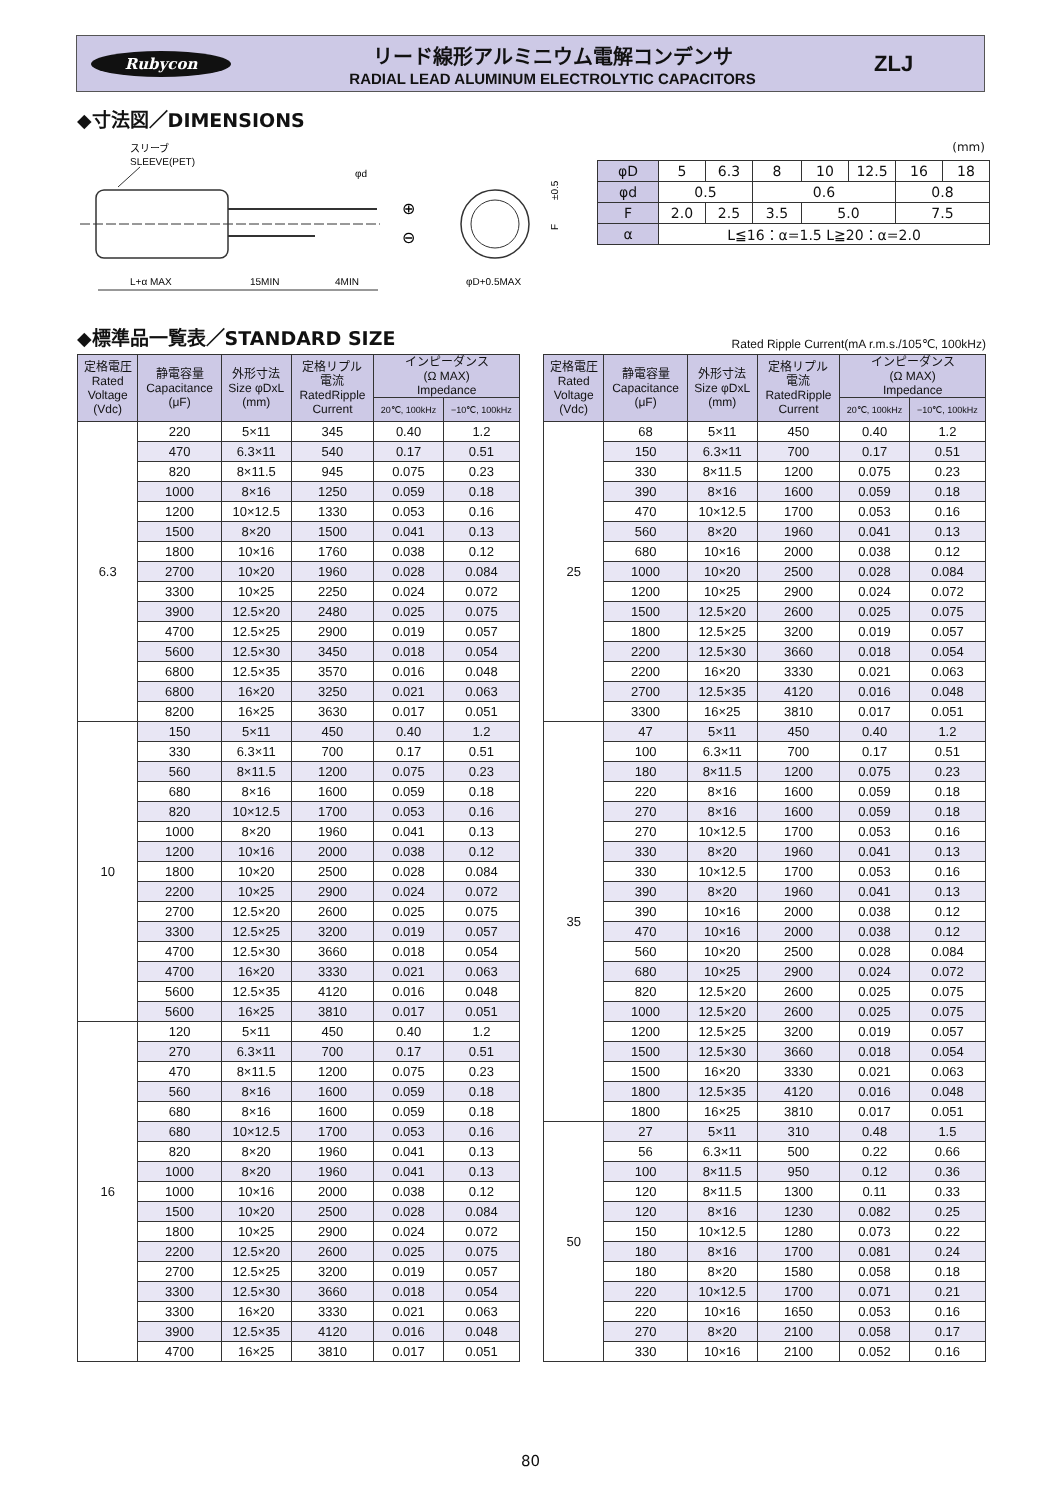Rubycon
リード線形アルミニウム電解コンデンサ
RADIAL LEAD ALUMINUM ELECTROLYTIC CAPACITORS
ZLJ
◆寸法図／DIMENSIONS
スリーブ
SLEEVE(PET)
φd
⊕
⊖
L+α MAX
15MIN
4MIN
φD+0.5MAX
±0.5
F
(mm)
| φD | 5 | 6.3 | 8 | | 10 | 12.5 | 16 | 18 |
| φd | 0.5 | | 0.6 | | | | 0.8 | |
| F | 2.0 | 2.5 | 3.5 | 5.0 | | | 7.5 | |
| α | L≦16：α=1.5 L≧20：α=2.0 | | | | | | | |
◆標準品一覧表／STANDARD SIZE
Rated Ripple Current(mA r.m.s./105℃, 100kHz)
| 定格電圧 Rated Voltage (Vdc) | 静電容量 Capacitance (μF) | 外形寸法 Size φDxL (mm) | 定格リプル 電流 RatedRipple Current | インピーダンス (Ω MAX) Impedance | |
| --- | --- | --- | --- | --- | --- |
| | | | | 20℃, 100kHz | −10℃, 100kHz |
| 6.3 | 220 | 5×11 | 345 | 0.40 | 1.2 |
| | 470 | 6.3×11 | 540 | 0.17 | 0.51 |
| | 820 | 8×11.5 | 945 | 0.075 | 0.23 |
| | 1000 | 8×16 | 1250 | 0.059 | 0.18 |
| | 1200 | 10×12.5 | 1330 | 0.053 | 0.16 |
| | 1500 | 8×20 | 1500 | 0.041 | 0.13 |
| | 1800 | 10×16 | 1760 | 0.038 | 0.12 |
| | 2700 | 10×20 | 1960 | 0.028 | 0.084 |
| | 3300 | 10×25 | 2250 | 0.024 | 0.072 |
| | 3900 | 12.5×20 | 2480 | 0.025 | 0.075 |
| | 4700 | 12.5×25 | 2900 | 0.019 | 0.057 |
| | 5600 | 12.5×30 | 3450 | 0.018 | 0.054 |
| | 6800 | 12.5×35 | 3570 | 0.016 | 0.048 |
| | 6800 | 16×20 | 3250 | 0.021 | 0.063 |
| | 8200 | 16×25 | 3630 | 0.017 | 0.051 |
| 10 | 150 | 5×11 | 450 | 0.40 | 1.2 |
| | 330 | 6.3×11 | 700 | 0.17 | 0.51 |
| | 560 | 8×11.5 | 1200 | 0.075 | 0.23 |
| | 680 | 8×16 | 1600 | 0.059 | 0.18 |
| | 820 | 10×12.5 | 1700 | 0.053 | 0.16 |
| | 1000 | 8×20 | 1960 | 0.041 | 0.13 |
| | 1200 | 10×16 | 2000 | 0.038 | 0.12 |
| | 1800 | 10×20 | 2500 | 0.028 | 0.084 |
| | 2200 | 10×25 | 2900 | 0.024 | 0.072 |
| | 2700 | 12.5×20 | 2600 | 0.025 | 0.075 |
| | 3300 | 12.5×25 | 3200 | 0.019 | 0.057 |
| | 4700 | 12.5×30 | 3660 | 0.018 | 0.054 |
| | 4700 | 16×20 | 3330 | 0.021 | 0.063 |
| | 5600 | 12.5×35 | 4120 | 0.016 | 0.048 |
| | 5600 | 16×25 | 3810 | 0.017 | 0.051 |
| 16 | 120 | 5×11 | 450 | 0.40 | 1.2 |
| | 270 | 6.3×11 | 700 | 0.17 | 0.51 |
| | 470 | 8×11.5 | 1200 | 0.075 | 0.23 |
| | 560 | 8×16 | 1600 | 0.059 | 0.18 |
| | 680 | 8×16 | 1600 | 0.059 | 0.18 |
| | 680 | 10×12.5 | 1700 | 0.053 | 0.16 |
| | 820 | 8×20 | 1960 | 0.041 | 0.13 |
| | 1000 | 8×20 | 1960 | 0.041 | 0.13 |
| | 1000 | 10×16 | 2000 | 0.038 | 0.12 |
| | 1500 | 10×20 | 2500 | 0.028 | 0.084 |
| | 1800 | 10×25 | 2900 | 0.024 | 0.072 |
| | 2200 | 12.5×20 | 2600 | 0.025 | 0.075 |
| | 2700 | 12.5×25 | 3200 | 0.019 | 0.057 |
| | 3300 | 12.5×30 | 3660 | 0.018 | 0.054 |
| | 3300 | 16×20 | 3330 | 0.021 | 0.063 |
| | 3900 | 12.5×35 | 4120 | 0.016 | 0.048 |
| | 4700 | 16×25 | 3810 | 0.017 | 0.051 |
| 定格電圧 Rated Voltage (Vdc) | 静電容量 Capacitance (μF) | 外形寸法 Size φDxL (mm) | 定格リプル 電流 RatedRipple Current | インピーダンス (Ω MAX) Impedance | |
| --- | --- | --- | --- | --- | --- |
| | | | | 20℃, 100kHz | −10℃, 100kHz |
| 25 | 68 | 5×11 | 450 | 0.40 | 1.2 |
| | 150 | 6.3×11 | 700 | 0.17 | 0.51 |
| | 330 | 8×11.5 | 1200 | 0.075 | 0.23 |
| | 390 | 8×16 | 1600 | 0.059 | 0.18 |
| | 470 | 10×12.5 | 1700 | 0.053 | 0.16 |
| | 560 | 8×20 | 1960 | 0.041 | 0.13 |
| | 680 | 10×16 | 2000 | 0.038 | 0.12 |
| | 1000 | 10×20 | 2500 | 0.028 | 0.084 |
| | 1200 | 10×25 | 2900 | 0.024 | 0.072 |
| | 1500 | 12.5×20 | 2600 | 0.025 | 0.075 |
| | 1800 | 12.5×25 | 3200 | 0.019 | 0.057 |
| | 2200 | 12.5×30 | 3660 | 0.018 | 0.054 |
| | 2200 | 16×20 | 3330 | 0.021 | 0.063 |
| | 2700 | 12.5×35 | 4120 | 0.016 | 0.048 |
| | 3300 | 16×25 | 3810 | 0.017 | 0.051 |
| 35 | 47 | 5×11 | 450 | 0.40 | 1.2 |
| | 100 | 6.3×11 | 700 | 0.17 | 0.51 |
| | 180 | 8×11.5 | 1200 | 0.075 | 0.23 |
| | 220 | 8×16 | 1600 | 0.059 | 0.18 |
| | 270 | 8×16 | 1600 | 0.059 | 0.18 |
| | 270 | 10×12.5 | 1700 | 0.053 | 0.16 |
| | 330 | 8×20 | 1960 | 0.041 | 0.13 |
| | 330 | 10×12.5 | 1700 | 0.053 | 0.16 |
| | 390 | 8×20 | 1960 | 0.041 | 0.13 |
| | 390 | 10×16 | 2000 | 0.038 | 0.12 |
| | 470 | 10×16 | 2000 | 0.038 | 0.12 |
| | 560 | 10×20 | 2500 | 0.028 | 0.084 |
| | 680 | 10×25 | 2900 | 0.024 | 0.072 |
| | 820 | 12.5×20 | 2600 | 0.025 | 0.075 |
| | 1000 | 12.5×20 | 2600 | 0.025 | 0.075 |
| | 1200 | 12.5×25 | 3200 | 0.019 | 0.057 |
| | 1500 | 12.5×30 | 3660 | 0.018 | 0.054 |
| | 1500 | 16×20 | 3330 | 0.021 | 0.063 |
| | 1800 | 12.5×35 | 4120 | 0.016 | 0.048 |
| | 1800 | 16×25 | 3810 | 0.017 | 0.051 |
| 50 | 27 | 5×11 | 310 | 0.48 | 1.5 |
| | 56 | 6.3×11 | 500 | 0.22 | 0.66 |
| | 100 | 8×11.5 | 950 | 0.12 | 0.36 |
| | 120 | 8×11.5 | 1300 | 0.11 | 0.33 |
| | 120 | 8×16 | 1230 | 0.082 | 0.25 |
| | 150 | 10×12.5 | 1280 | 0.073 | 0.22 |
| | 180 | 8×16 | 1700 | 0.081 | 0.24 |
| | 180 | 8×20 | 1580 | 0.058 | 0.18 |
| | 220 | 10×12.5 | 1700 | 0.071 | 0.21 |
| | 220 | 10×16 | 1650 | 0.053 | 0.16 |
| | 270 | 8×20 | 2100 | 0.058 | 0.17 |
| | 330 | 10×16 | 2100 | 0.052 | 0.16 |
80